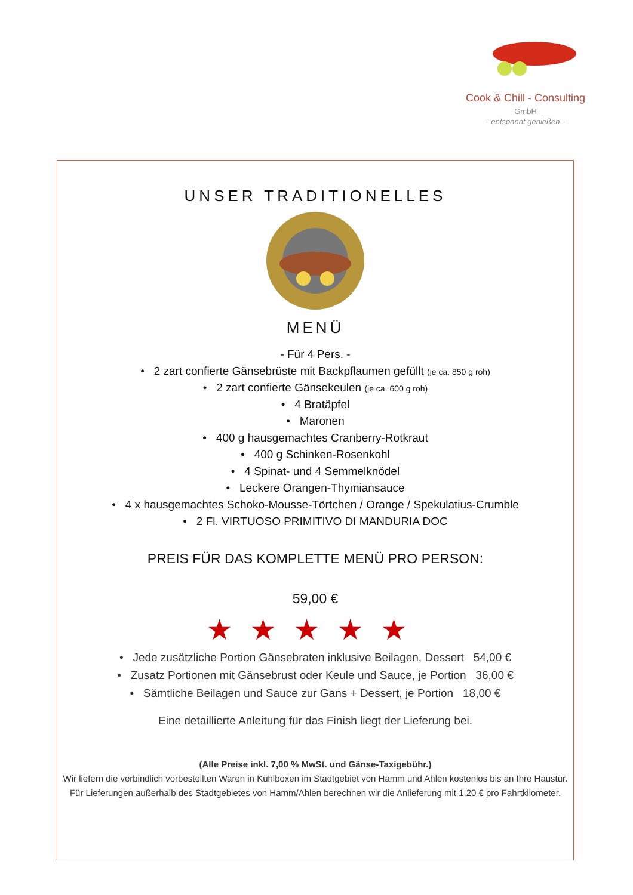Cook & Chill - Consulting GmbH
- entspannt genießen -
UNSER TRADITIONELLES
MENÜ
- Für 4 Pers. -
• 2 zart confierte Gänsebrüste mit Backpflaumen gefüllt (je ca. 850 g roh)
• 2 zart confierte Gänsekeulen (je ca. 600 g roh)
• 4 Bratäpfel
• Maronen
• 400 g hausgemachtes Cranberry-Rotkraut
• 400 g Schinken-Rosenkohl
• 4 Spinat- und 4 Semmelknödel
• Leckere Orangen-Thymiansauce
• 4 x hausgemachtes Schoko-Mousse-Törtchen / Orange / Spekulatius-Crumble
• 2 Fl. VIRTUOSO PRIMITIVO DI MANDURIA DOC
PREIS FÜR DAS KOMPLETTE MENÜ PRO PERSON:
59,00 €
★★★★★
• Jede zusätzliche Portion Gänsebraten inklusive Beilagen, Dessert 54,00 €
• Zusatz Portionen mit Gänsebrust oder Keule und Sauce, je Portion 36,00 €
• Sämtliche Beilagen und Sauce zur Gans + Dessert, je Portion 18,00 €
Eine detaillierte Anleitung für das Finish liegt der Lieferung bei.
(Alle Preise inkl. 7,00 % MwSt. und Gänse-Taxigebühr.)
Wir liefern die verbindlich vorbestellten Waren in Kühlboxen im Stadtgebiet von Hamm und Ahlen kostenlos bis an Ihre Haustür.
Für Lieferungen außerhalb des Stadtgebietes von Hamm/Ahlen berechnen wir die Anlieferung mit 1,20 € pro Fahrtkilometer.